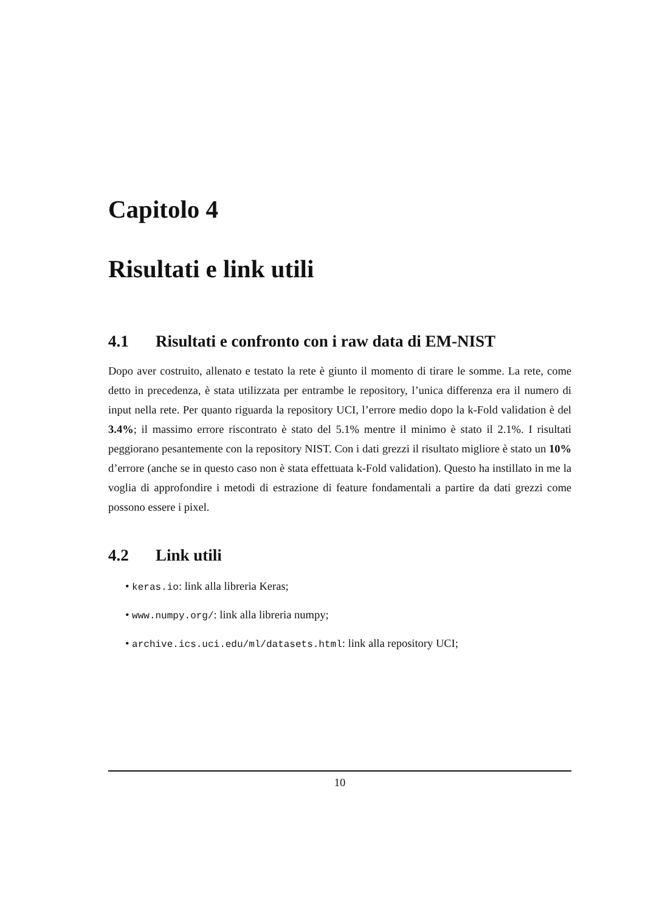Capitolo 4
Risultati e link utili
4.1 Risultati e confronto con i raw data di EM-NIST
Dopo aver costruito, allenato e testato la rete è giunto il momento di tirare le somme. La rete, come detto in precedenza, è stata utilizzata per entrambe le repository, l’unica differenza era il numero di input nella rete. Per quanto riguarda la repository UCI, l’errore medio dopo la k-Fold validation è del 3.4%; il massimo errore riscontrato è stato del 5.1% mentre il minimo è stato il 2.1%. I risultati peggiorano pesantemente con la repository NIST. Con i dati grezzi il risultato migliore è stato un 10% d’errore (anche se in questo caso non è stata effettuata k-Fold validation). Questo ha instillato in me la voglia di approfondire i metodi di estrazione di feature fondamentali a partire da dati grezzi come possono essere i pixel.
4.2 Link utili
• keras.io: link alla libreria Keras;
• www.numpy.org/: link alla libreria numpy;
• archive.ics.uci.edu/ml/datasets.html: link alla repository UCI;
10